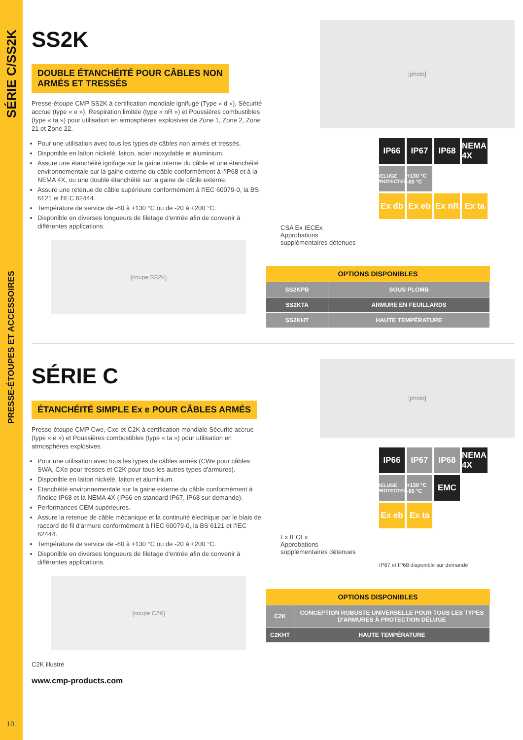SÉRIE C/SS2K
PRESSE-ÉTOUPES ET ACCESSOIRES
10.
SS2K
DOUBLE ÉTANCHÉITÉ POUR CÂBLES NON
ARMÉS ET TRESSÉS
Presse-étoupe CMP SS2K à certification mondiale ignifuge (Type « d »), Sécurité accrue (type « e »), Respiration limitée (type « nR ») et Poussières combustibles (type « ta ») pour utilisation en atmosphères explosives de Zone 1, Zone 2, Zone 21 et Zone 22.
Pour une utilisation avec tous les types de câbles non armés et tressés.
Disponible en laiton nickelé, laiton, acier inoxydable et aluminium.
Assure une étanchéité ignifuge sur la gaine interne du câble et une étanchéité environnementale sur la gaine externe du câble conformément à l'IP68 et à la NEMA 4X, ou une double étanchéité sur la gaine de câble externe.
Assure une retenue de câble supérieure conformément à l'IEC 60079-0, la BS 6121 et l'IEC 62444.
Température de service de -60 à +130 °C ou de -20 à +200 °C.
Disponible en diverses longueurs de filetage d'entrée afin de convenir à différentes applications.
[coupe SS2K]
[photo]
IP66
IP67
IP68
NEMA 4X
DELUGE PROTECTED
+130 °C -60 °C
Ex db
Ex eb
Ex nR
Ex ta
CSA Ex IECEx
Approbations
supplémentaires détenues
| OPTIONS DISPONIBLES | |
| --- | --- |
| SS2KPB | SOUS PLOMB |
| SS2KTA | ARMURE EN FEUILLARDS |
| SS2KHT | HAUTE TEMPÉRATURE |
SÉRIE C
ÉTANCHÉITÉ SIMPLE Ex e POUR CÂBLES ARMÉS
Presse-étoupe CMP Cwe, Cxe et C2K à certification mondiale Sécurité accrue (type « e ») et Poussières combustibles (type « ta ») pour utilisation en atmosphères explosives.
Pour une utilisation avec tous les types de câbles armés (CWe pour câbles SWA, CXe pour tresses et C2K pour tous les autres types d'armures).
Disponible en laiton nickelé, laiton et aluminium.
Étanchéité environnementale sur la gaine externe du câble conformément à l'indice IP68 et la NEMA 4X (IP66 en standard IP67, IP68 sur demande).
Performances CEM supérieures.
Assure la retenue de câble mécanique et la continuité électrique par le biais de raccord de fil d'armure conformément à l'IEC 60079-0, la BS 6121 et l'IEC 62444.
Température de service de -60 à +130 °C ou de -20 à +200 °C.
Disponible en diverses longueurs de filetage d'entrée afin de convenir à différentes applications.
[coupe C2K]
C2K illustré
www.cmp-products.com
[photo]
IP66
IP67
IP68
NEMA 4X
DELUGE PROTECTED
+130 °C -60 °C
EMC
Ex eb
Ex ta
Ex IECEx
Approbations
supplémentaires détenues
IP67 et IP68 disponible sur demande
| OPTIONS DISPONIBLES | |
| --- | --- |
| C2K | CONCEPTION ROBUSTE UNIVERSELLE POUR TOUS LES TYPES D'ARMURES À PROTECTION DÉLUGE |
| C2KHT | HAUTE TEMPÉRATURE |